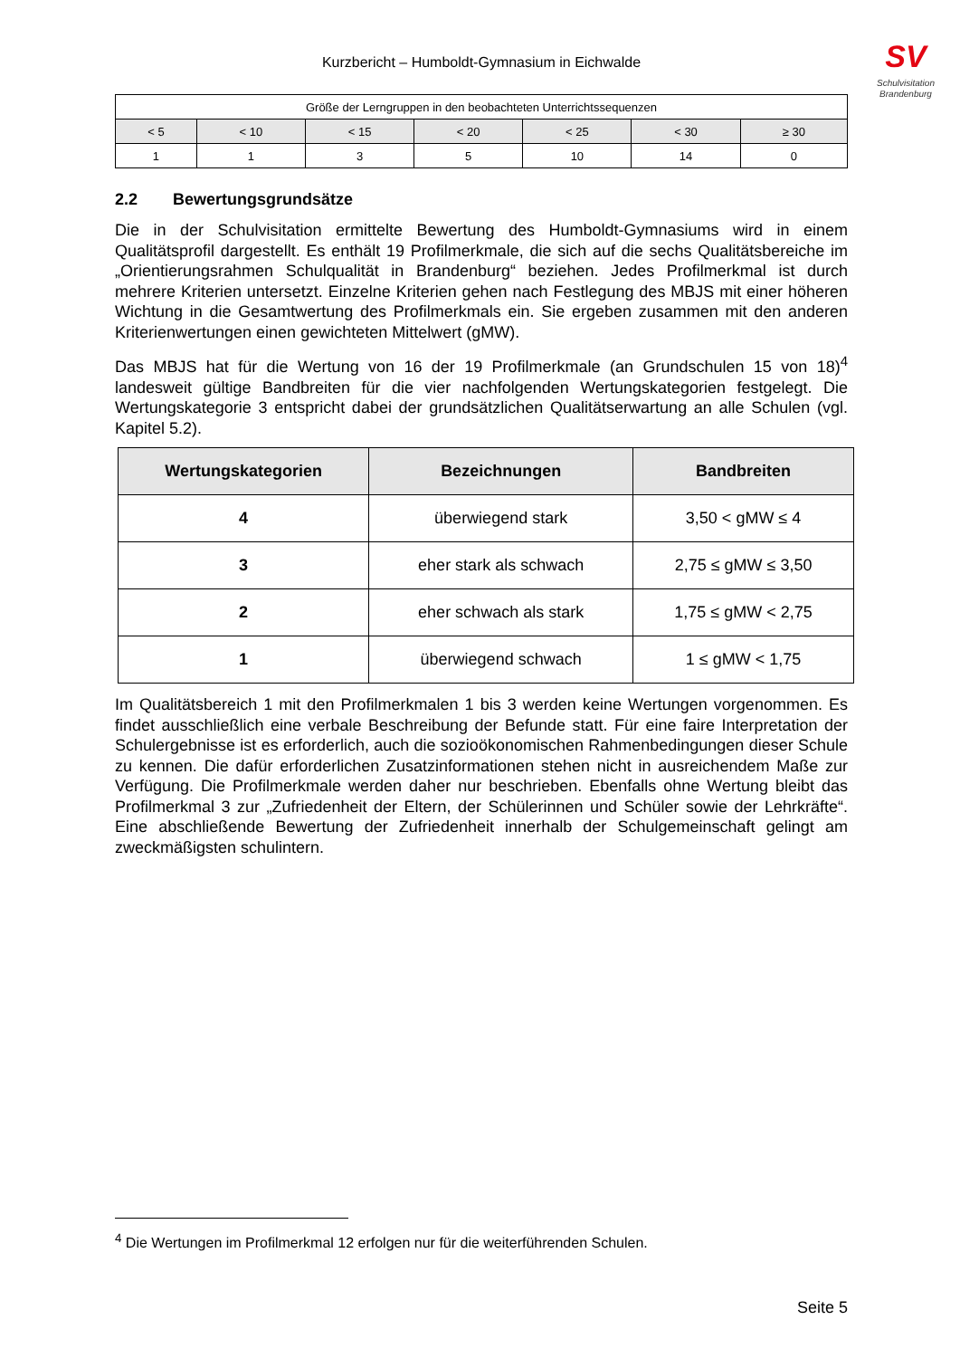SV
Schulvisitation
Brandenburg
Kurzbericht – Humboldt-Gymnasium in Eichwalde
| Größe der Lerngruppen in den beobachteten Unterrichtssequenzen | | | | | | |
| < 5 | < 10 | < 15 | < 20 | < 25 | < 30 | ≥ 30 |
| 1 | 1 | 3 | 5 | 10 | 14 | 0 |
2.2 Bewertungsgrundsätze
Die in der Schulvisitation ermittelte Bewertung des Humboldt-Gymnasiums wird in einem Qualitätsprofil dargestellt. Es enthält 19 Profilmerkmale, die sich auf die sechs Qualitätsbereiche im „Orientierungsrahmen Schulqualität in Brandenburg“ beziehen. Jedes Profilmerkmal ist durch mehrere Kriterien untersetzt. Einzelne Kriterien gehen nach Festlegung des MBJS mit einer höheren Wichtung in die Gesamtwertung des Profilmerkmals ein. Sie ergeben zusammen mit den anderen Kriterienwertungen einen gewichteten Mittelwert (gMW).
Das MBJS hat für die Wertung von 16 der 19 Profilmerkmale (an Grundschulen 15 von 18)<sup>4</sup> landesweit gültige Bandbreiten für die vier nachfolgenden Wertungskategorien festgelegt. Die Wertungskategorie 3 entspricht dabei der grundsätzlichen Qualitätserwartung an alle Schulen (vgl. Kapitel 5.2).
| Wertungskategorien | Bezeichnungen | Bandbreiten |
| --- | --- | --- |
| 4 | überwiegend stark | 3,50 < gMW ≤ 4 |
| 3 | eher stark als schwach | 2,75 ≤ gMW ≤ 3,50 |
| 2 | eher schwach als stark | 1,75 ≤ gMW < 2,75 |
| 1 | überwiegend schwach | 1 ≤ gMW < 1,75 |
Im Qualitätsbereich 1 mit den Profilmerkmalen 1 bis 3 werden keine Wertungen vorgenommen. Es findet ausschließlich eine verbale Beschreibung der Befunde statt. Für eine faire Interpretation der Schulergebnisse ist es erforderlich, auch die sozioökonomischen Rahmenbedingungen dieser Schule zu kennen. Die dafür erforderlichen Zusatzinformationen stehen nicht in ausreichendem Maße zur Verfügung. Die Profilmerkmale werden daher nur beschrieben. Ebenfalls ohne Wertung bleibt das Profilmerkmal 3 zur „Zufriedenheit der Eltern, der Schülerinnen und Schüler sowie der Lehrkräfte“. Eine abschließende Bewertung der Zufriedenheit innerhalb der Schulgemeinschaft gelingt am zweckmäßigsten schulintern.
<sup>4</sup> Die Wertungen im Profilmerkmal 12 erfolgen nur für die weiterführenden Schulen.
Seite 5